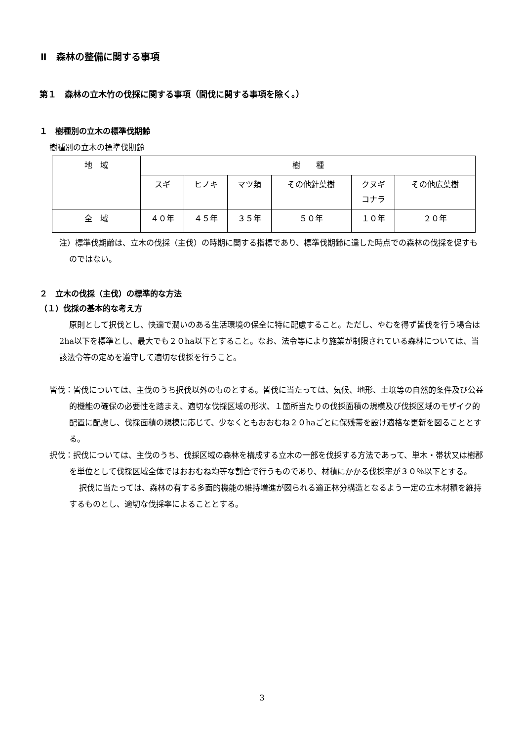Ⅱ　森林の整備に関する事項
第１　森林の立木竹の伐採に関する事項（間伐に関する事項を除く。）
１　樹種別の立木の標準伐期齢
樹種別の立木の標準伐期齢
| 地 域 | 樹 種 | | | | | |
| --- | --- | --- | --- | --- | --- | --- |
| | スギ | ヒノキ | マツ類 | その他針葉樹 | クヌギ コナラ | その他広葉樹 |
| 全 域 | ４０年 | ４５年 | ３５年 | ５０年 | １０年 | ２０年 |
注）標準伐期齢は、立木の伐採（主伐）の時期に関する指標であり、標準伐期齢に達した時点での森林の伐採を促すものではない。
２　立木の伐採（主伐）の標準的な方法
（１）伐採の基本的な考え方
原則として択伐とし、快適で潤いのある生活環境の保全に特に配慮すること。ただし、やむを得ず皆伐を行う場合は2ha以下を標準とし、最大でも２０ha以下とすること。なお、法令等により施業が制限されている森林については、当該法令等の定めを遵守して適切な伐採を行うこと。
皆伐：皆伐については、主伐のうち択伐以外のものとする。皆伐に当たっては、気候、地形、土壌等の自然的条件及び公益的機能の確保の必要性を踏まえ、適切な伐採区域の形状、１箇所当たりの伐採面積の規模及び伐採区域のモザイク的配置に配慮し、伐採面積の規模に応じて、少なくともおおむね２０haごとに保残帯を設け適格な更新を図ることとする。
択伐：択伐については、主伐のうち、伐採区域の森林を構成する立木の一部を伐採する方法であって、単木・帯状又は樹郡を単位として伐採区域全体ではおおむね均等な割合で行うものであり、材積にかかる伐採率が３０％以下とする。
択伐に当たっては、森林の有する多面的機能の維持増進が図られる適正林分構造となるよう一定の立木材積を維持するものとし、適切な伐採率によることとする。
3